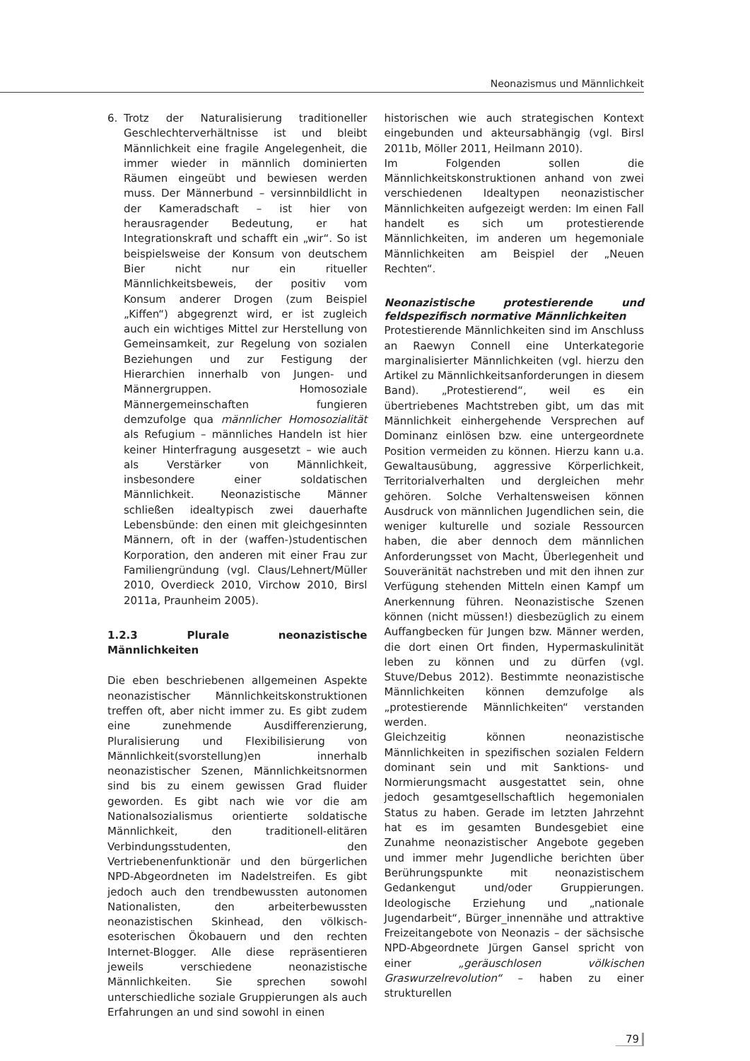Neonazismus und Männlichkeit
6. Trotz der Naturalisierung traditioneller Geschlechterverhältnisse ist und bleibt Männlichkeit eine fragile Angelegenheit, die immer wieder in männlich dominierten Räumen eingeübt und bewiesen werden muss. Der Männerbund – versinnbildlicht in der Kameradschaft – ist hier von herausragender Bedeutung, er hat Integrationskraft und schafft ein „wir“. So ist beispielsweise der Konsum von deutschem Bier nicht nur ein ritueller Männlichkeitsbeweis, der positiv vom Konsum anderer Drogen (zum Beispiel „Kiffen“) abgegrenzt wird, er ist zugleich auch ein wichtiges Mittel zur Herstellung von Gemeinsamkeit, zur Regelung von sozialen Beziehungen und zur Festigung der Hierarchien innerhalb von Jungen- und Männergruppen. Homosoziale Männergemeinschaften fungieren demzufolge qua männlicher Homosozialität als Refugium – männliches Handeln ist hier keiner Hinterfragung ausgesetzt – wie auch als Verstärker von Männlichkeit, insbesondere einer soldatischen Männlichkeit. Neonazistische Männer schließen idealtypisch zwei dauerhafte Lebensbünde: den einen mit gleichgesinnten Männern, oft in der (waffen-)studentischen Korporation, den anderen mit einer Frau zur Familiengründung (vgl. Claus/Lehnert/Müller 2010, Overdieck 2010, Virchow 2010, Birsl 2011a, Praunheim 2005).
1.2.3 Plurale neonazistische Männlichkeiten
Die eben beschriebenen allgemeinen Aspekte neonazistischer Männlichkeitskonstruktionen treffen oft, aber nicht immer zu. Es gibt zudem eine zunehmende Ausdifferenzierung, Pluralisierung und Flexibilisierung von Männlichkeit(svorstellung)en innerhalb neonazistischer Szenen, Männlichkeitsnormen sind bis zu einem gewissen Grad fluider geworden. Es gibt nach wie vor die am Nationalsozialismus orientierte soldatische Männlichkeit, den traditionell-elitären Verbindungsstudenten, den Vertriebenenfunktionär und den bürgerlichen NPD-Abgeordneten im Nadelstreifen. Es gibt jedoch auch den trendbewussten autonomen Nationalisten, den arbeiterbewussten neonazistischen Skinhead, den völkisch-esoterischen Ökobauern und den rechten Internet-Blogger. Alle diese repräsentieren jeweils verschiedene neonazistische Männlichkeiten. Sie sprechen sowohl unterschiedliche soziale Gruppierungen als auch Erfahrungen an und sind sowohl in einen
historischen wie auch strategischen Kontext eingebunden und akteursabhängig (vgl. Birsl 2011b, Möller 2011, Heilmann 2010).
Im Folgenden sollen die Männlichkeitskonstruktionen anhand von zwei verschiedenen Idealtypen neonazistischer Männlichkeiten aufgezeigt werden: Im einen Fall handelt es sich um protestierende Männlichkeiten, im anderen um hegemoniale Männlichkeiten am Beispiel der „Neuen Rechten“.
Neonazistische protestierende und feldspezifisch normative Männlichkeiten
Protestierende Männlichkeiten sind im Anschluss an Raewyn Connell eine Unterkategorie marginalisierter Männlichkeiten (vgl. hierzu den Artikel zu Männlichkeitsanforderungen in diesem Band). „Protestierend“, weil es ein übertriebenes Machtstreben gibt, um das mit Männlichkeit einhergehende Versprechen auf Dominanz einlösen bzw. eine untergeordnete Position vermeiden zu können. Hierzu kann u.a. Gewaltausübung, aggressive Körperlichkeit, Territorialverhalten und dergleichen mehr gehören. Solche Verhaltensweisen können Ausdruck von männlichen Jugendlichen sein, die weniger kulturelle und soziale Ressourcen haben, die aber dennoch dem männlichen Anforderungsset von Macht, Überlegenheit und Souveränität nachstreben und mit den ihnen zur Verfügung stehenden Mitteln einen Kampf um Anerkennung führen. Neonazistische Szenen können (nicht müssen!) diesbezüglich zu einem Auffangbecken für Jungen bzw. Männer werden, die dort einen Ort finden, Hypermaskulinität leben zu können und zu dürfen (vgl. Stuve/Debus 2012). Bestimmte neonazistische Männlichkeiten können demzufolge als „protestierende Männlichkeiten“ verstanden werden.
Gleichzeitig können neonazistische Männlichkeiten in spezifischen sozialen Feldern dominant sein und mit Sanktions- und Normierungsmacht ausgestattet sein, ohne jedoch gesamtgesellschaftlich hegemonialen Status zu haben. Gerade im letzten Jahrzehnt hat es im gesamten Bundesgebiet eine Zunahme neonazistischer Angebote gegeben und immer mehr Jugendliche berichten über Berührungspunkte mit neonazistischem Gedankengut und/oder Gruppierungen. Ideologische Erziehung und „nationale Jugendarbeit“, Bürger_innennähe und attraktive Freizeitangebote von Neonazis – der sächsische NPD-Abgeordnete Jürgen Gansel spricht von einer „geräuschlosen völkischen Graswurzelrevolution“ – haben zu einer strukturellen
79